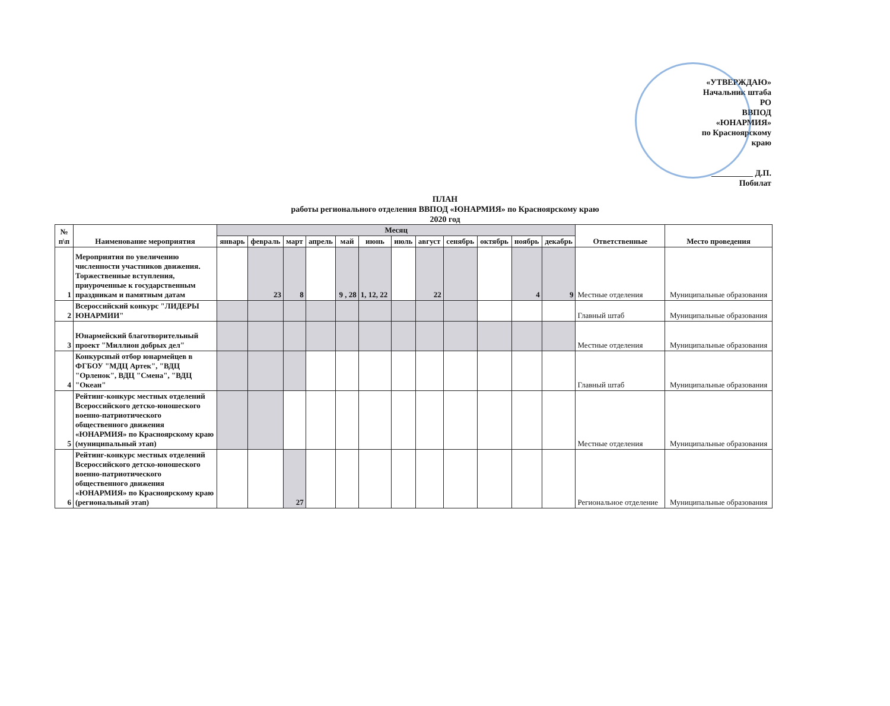«УТВЕРЖДАЮ»
Начальник штаба РО
ВВПОД «ЮНАРМИЯ»
по Красноярскому краю
__________ Д.П. Побилат
ПЛАН
работы регионального отделения ВВПОД «ЮНАРМИЯ» по Красноярскому краю
2020 год
| № п\п | Наименование мероприятия | Месяц | | | | | | | | | | | | Ответственные | Место проведения |
| --- | --- | --- | --- | --- | --- | --- | --- | --- | --- | --- | --- | --- | --- | --- | --- |
| | | январь | февраль | март | апрель | май | июнь | июль | август | сенябрь | октябрь | ноябрь | декабрь | | |
| 1 | Мероприятия по увеличению численности участников движения. Торжественные вступления, приуроченные к государственным праздникам и памятным датам | | 23 | 8 | | 9 , 28 | 1, 12, 22 | | 22 | | | 4 | 9 | Местные отделения | Муниципальные образования |
| 2 | Всероссийский конкурс "ЛИДЕРЫ ЮНАРМИИ" | | | | | | | | | | | | | Главный штаб | Муниципальные образования |
| 3 | Юнармейский благотворительный проект "Миллион добрых дел" | | | | | | | | | | | | | Местные отделения | Муниципальные образования |
| 4 | Конкурсный отбор юнармейцев в ФГБОУ "МДЦ Артек", "ВДЦ "Орленок", ВДЦ "Смена", "ВДЦ "Океан" | | | | | | | | | | | | | Главный штаб | Муниципальные образования |
| 5 | Рейтинг-конкурс местных отделений Всероссийского детско-юношеского военно-патриотического общественного движения «ЮНАРМИЯ» по Красноярскому краю (муниципальный этап) | | | | | | | | | | | | | Местные отделения | Муниципальные образования |
| 6 | Рейтинг-конкурс местных отделений Всероссийского детско-юношеского военно-патриотического общественного движения «ЮНАРМИЯ» по Красноярскому краю (региональный этап) | | | 27 | | | | | | | | | | Региональное отделение | Муниципальные образования |